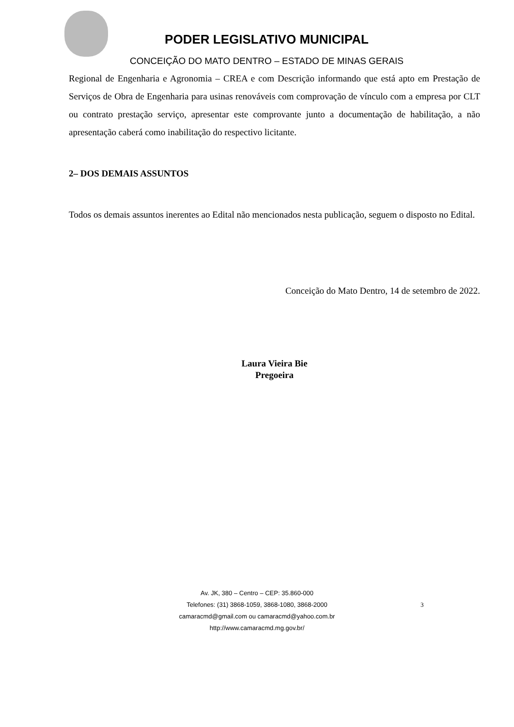PODER LEGISLATIVO MUNICIPAL
CONCEIÇÃO DO MATO DENTRO – ESTADO DE MINAS GERAIS
Regional de Engenharia e Agronomia – CREA e com Descrição informando que está apto em Prestação de Serviços de Obra de Engenharia para usinas renováveis com comprovação de vínculo com a empresa por CLT ou contrato prestação serviço, apresentar este comprovante junto a documentação de habilitação, a não apresentação caberá como inabilitação do respectivo licitante.
2– DOS DEMAIS ASSUNTOS
Todos os demais assuntos inerentes ao Edital não mencionados nesta publicação, seguem o disposto no Edital.
Conceição do Mato Dentro, 14 de setembro de 2022.
Laura Vieira Bie
Pregoeira
Av. JK, 380 – Centro – CEP: 35.860-000
Telefones: (31) 3868-1059, 3868-1080, 3868-2000
camaracmd@gmail.com ou camaracmd@yahoo.com.br
http://www.camaracmd.mg.gov.br/
3